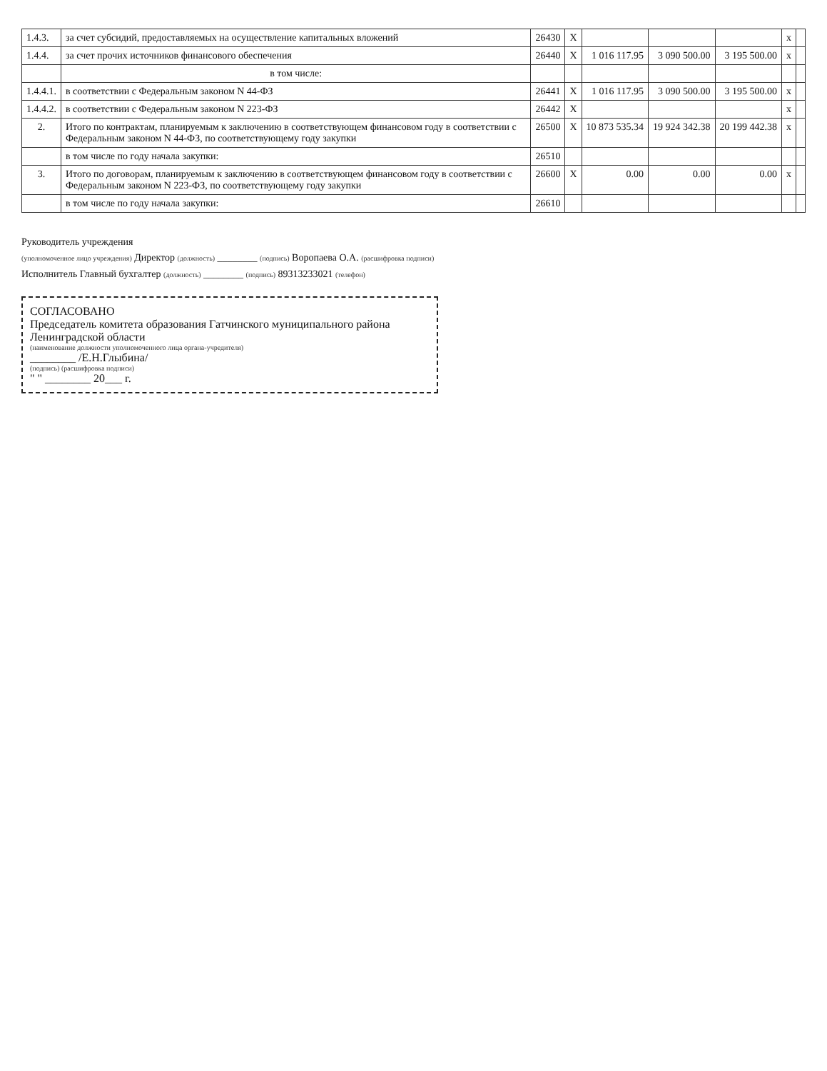| 1.4.3. | за счет субсидий, предоставляемых на осуществление капитальных вложений | 26430 | X | | | | x | |
| 1.4.4. | за счет прочих источников финансового обеспечения | 26440 | X | 1 016 117.95 | 3 090 500.00 | 3 195 500.00 | x | |
| | в том числе: | | | | | | | |
| 1.4.4.1. | в соответствии с Федеральным законом N 44-ФЗ | 26441 | X | 1 016 117.95 | 3 090 500.00 | 3 195 500.00 | x | |
| 1.4.4.2. | в соответствии с Федеральным законом N 223-ФЗ | 26442 | X | | | | x | |
| 2. | Итого по контрактам, планируемым к заключению в соответствующем финансовом году в соответствии с Федеральным законом N 44-ФЗ, по соответствующему году закупки | 26500 | X | 10 873 535.34 | 19 924 342.38 | 20 199 442.38 | x | |
| | в том числе по году начала закупки: | 26510 | | | | | | |
| 3. | Итого по договорам, планируемым к заключению в соответствующем финансовом году в соответствии с Федеральным законом N 223-ФЗ, по соответствующему году закупки | 26600 | X | 0.00 | 0.00 | 0.00 | x | |
| | в том числе по году начала закупки: | 26610 | | | | | | |
Руководитель учреждения
(уполномоченное лицо учреждения) Директор (должность) ________ (подпись) Воропаева О.А. (расшифровка подписи)
Исполнитель Главный бухгалтер (должность) ________ (подпись) 89313233021 (телефон)
СОГЛАСОВАНО
Председатель комитета образования Гатчинского муниципального района Ленинградской области
(наименование должности уполномоченного лица органа-учредителя)
________ /Е.Н.Глыбина/
(подпись) (расшифровка подписи)
" " ________ 20___ г.